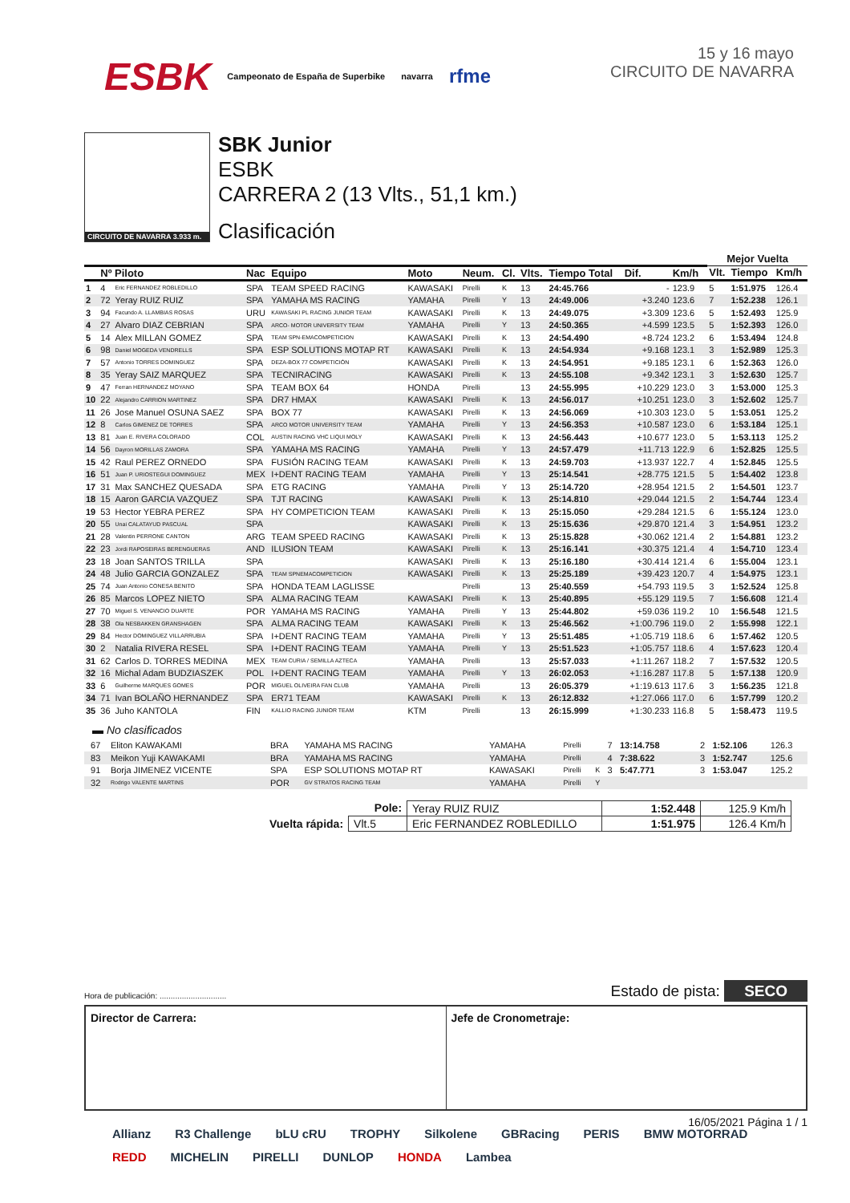ESBK Campeonato de España de Superbike navarra rfme
15 y 16 mayo
CIRCUITO DE NAVARRA
CIRCUITO DE NAVARRA 3.933 m.
SBK Junior
ESBK
CARRERA 2 (13 Vlts., 51,1 km.)
Clasificación
| | | | | | | | | | | | | | Mejor Vuelta | | |
| --- | --- | --- | --- | --- | --- | --- | --- | --- | --- | --- | --- | --- | --- | --- | --- |
| | Nº Piloto | | Nac | Equipo | Moto | Neum. | Cl. | Vlts. | Tiempo Total | Dif. | Km/h | | Vlt. | Tiempo | Km/h |
| 1 | 4 | Eric FERNANDEZ ROBLEDILLO | SPA | TEAM SPEED RACING | KAWASAKI | Pirelli | K | 13 | 24:45.766 | - | 123.9 | | 5 | 1:51.975 | 126.4 |
| 2 | 72 | Yeray RUIZ RUIZ | SPA | YAMAHA MS RACING | YAMAHA | Pirelli | Y | 13 | 24:49.006 | +3.240 | 123.6 | | 7 | 1:52.238 | 126.1 |
| 3 | 94 | Facundo A. LLAMBIAS ROSAS | URU | KAWASAKI PL RACING JUNIOR TEAM | KAWASAKI | Pirelli | K | 13 | 24:49.075 | +3.309 | 123.6 | | 5 | 1:52.493 | 125.9 |
| 4 | 27 | Alvaro DIAZ CEBRIAN | SPA | ARCO- MOTOR UNIVERSITY TEAM | YAMAHA | Pirelli | Y | 13 | 24:50.365 | +4.599 | 123.5 | | 5 | 1:52.393 | 126.0 |
| 5 | 14 | Alex MILLAN GOMEZ | SPA | TEAM SPN-EMACOMPETICION | KAWASAKI | Pirelli | K | 13 | 24:54.490 | +8.724 | 123.2 | | 6 | 1:53.494 | 124.8 |
| 6 | 98 | Daniel MOGEDA VENDRELLS | SPA | ESP SOLUTIONS MOTAP RT | KAWASAKI | Pirelli | K | 13 | 24:54.934 | +9.168 | 123.1 | | 3 | 1:52.989 | 125.3 |
| 7 | 57 | Antonio TORRES DOMINGUEZ | SPA | DEZA-BOX 77 COMPETICIÓN | KAWASAKI | Pirelli | K | 13 | 24:54.951 | +9.185 | 123.1 | | 6 | 1:52.363 | 126.0 |
| 8 | 35 | Yeray SAIZ MARQUEZ | SPA | TECNIRACING | KAWASAKI | Pirelli | K | 13 | 24:55.108 | +9.342 | 123.1 | | 3 | 1:52.630 | 125.7 |
| 9 | 47 | Ferran HERNANDEZ MOYANO | SPA | TEAM BOX 64 | HONDA | Pirelli | | 13 | 24:55.995 | +10.229 | 123.0 | | 3 | 1:53.000 | 125.3 |
| 10 | 22 | Alejandro CARRION MARTINEZ | SPA | DR7 HMAX | KAWASAKI | Pirelli | K | 13 | 24:56.017 | +10.251 | 123.0 | | 3 | 1:52.602 | 125.7 |
| 11 | 26 | Jose Manuel OSUNA SAEZ | SPA | BOX 77 | KAWASAKI | Pirelli | K | 13 | 24:56.069 | +10.303 | 123.0 | | 5 | 1:53.051 | 125.2 |
| 12 | 8 | Carlos GIMENEZ DE TORRES | SPA | ARCO MOTOR UNIVERSITY TEAM | YAMAHA | Pirelli | Y | 13 | 24:56.353 | +10.587 | 123.0 | | 6 | 1:53.184 | 125.1 |
| 13 | 81 | Juan E. RIVERA COLORADO | COL | AUSTIN RACING VHC LIQUI MOLY | KAWASAKI | Pirelli | K | 13 | 24:56.443 | +10.677 | 123.0 | | 5 | 1:53.113 | 125.2 |
| 14 | 56 | Dayron MORILLAS ZAMORA | SPA | YAMAHA MS RACING | YAMAHA | Pirelli | Y | 13 | 24:57.479 | +11.713 | 122.9 | | 6 | 1:52.825 | 125.5 |
| 15 | 42 | Raul PEREZ ORNEDO | SPA | FUSIÓN RACING TEAM | KAWASAKI | Pirelli | K | 13 | 24:59.703 | +13.937 | 122.7 | | 4 | 1:52.845 | 125.5 |
| 16 | 51 | Juan P. URIOSTEGUI DOMINGUEZ | MEX | I+DENT RACING TEAM | YAMAHA | Pirelli | Y | 13 | 25:14.541 | +28.775 | 121.5 | | 5 | 1:54.402 | 123.8 |
| 17 | 31 | Max SANCHEZ QUESADA | SPA | ETG RACING | YAMAHA | Pirelli | Y | 13 | 25:14.720 | +28.954 | 121.5 | | 2 | 1:54.501 | 123.7 |
| 18 | 15 | Aaron GARCIA VAZQUEZ | SPA | TJT RACING | KAWASAKI | Pirelli | K | 13 | 25:14.810 | +29.044 | 121.5 | | 2 | 1:54.744 | 123.4 |
| 19 | 53 | Hector YEBRA PEREZ | SPA | HY COMPETICION TEAM | KAWASAKI | Pirelli | K | 13 | 25:15.050 | +29.284 | 121.5 | | 6 | 1:55.124 | 123.0 |
| 20 | 55 | Unai CALATAYUD PASCUAL | SPA | | KAWASAKI | Pirelli | K | 13 | 25:15.636 | +29.870 | 121.4 | | 3 | 1:54.951 | 123.2 |
| 21 | 28 | Valentin PERRONE CANTON | ARG | TEAM SPEED RACING | KAWASAKI | Pirelli | K | 13 | 25:15.828 | +30.062 | 121.4 | | 2 | 1:54.881 | 123.2 |
| 22 | 23 | Jordi RAPOSEIRAS BERENGUERAS | AND | ILUSION TEAM | KAWASAKI | Pirelli | K | 13 | 25:16.141 | +30.375 | 121.4 | | 4 | 1:54.710 | 123.4 |
| 23 | 18 | Joan SANTOS TRILLA | SPA | | KAWASAKI | Pirelli | K | 13 | 25:16.180 | +30.414 | 121.4 | | 6 | 1:55.004 | 123.1 |
| 24 | 48 | Julio GARCIA GONZALEZ | SPA | TEAM SPNEMACOMPETICION | KAWASAKI | Pirelli | K | 13 | 25:25.189 | +39.423 | 120.7 | | 4 | 1:54.975 | 123.1 |
| 25 | 74 | Juan Antonio CONESA BENITO | SPA | HONDA TEAM LAGLISSE | | Pirelli | | 13 | 25:40.559 | +54.793 | 119.5 | | 3 | 1:52.524 | 125.8 |
| 26 | 85 | Marcos LOPEZ NIETO | SPA | ALMA RACING TEAM | KAWASAKI | Pirelli | K | 13 | 25:40.895 | +55.129 | 119.5 | | 7 | 1:56.608 | 121.4 |
| 27 | 70 | Miguel S. VENANCIO DUARTE | POR | YAMAHA MS RACING | YAMAHA | Pirelli | Y | 13 | 25:44.802 | +59.036 | 119.2 | | 10 | 1:56.548 | 121.5 |
| 28 | 38 | Ola NESBAKKEN GRANSHAGEN | SPA | ALMA RACING TEAM | KAWASAKI | Pirelli | K | 13 | 25:46.562 | +1:00.796 | 119.0 | | 2 | 1:55.998 | 122.1 |
| 29 | 84 | Hector DOMINGUEZ VILLARRUBIA | SPA | I+DENT RACING TEAM | YAMAHA | Pirelli | Y | 13 | 25:51.485 | +1:05.719 | 118.6 | | 6 | 1:57.462 | 120.5 |
| 30 | 2 | Natalia RIVERA RESEL | SPA | I+DENT RACING TEAM | YAMAHA | Pirelli | Y | 13 | 25:51.523 | +1:05.757 | 118.6 | | 4 | 1:57.623 | 120.4 |
| 31 | 62 | Carlos D. TORRES MEDINA | MEX | TEAM CURIA / SEMILLA AZTECA | YAMAHA | Pirelli | | 13 | 25:57.033 | +1:11.267 | 118.2 | | 7 | 1:57.532 | 120.5 |
| 32 | 16 | Michal Adam BUDZIASZEK | POL | I+DENT RACING TEAM | YAMAHA | Pirelli | Y | 13 | 26:02.053 | +1:16.287 | 117.8 | | 5 | 1:57.138 | 120.9 |
| 33 | 6 | Guilherme MARQUES GOMES | POR | MIGUEL OLIVEIRA FAN CLUB | YAMAHA | Pirelli | | 13 | 26:05.379 | +1:19.613 | 117.6 | | 3 | 1:56.235 | 121.8 |
| 34 | 71 | Ivan BOLAÑO HERNANDEZ | SPA | ER71 TEAM | KAWASAKI | Pirelli | K | 13 | 26:12.832 | +1:27.066 | 117.0 | | 6 | 1:57.799 | 120.2 |
| 35 | 36 | Juho KANTOLA | FIN | KALLIO RACING JUNIOR TEAM | KTM | Pirelli | | 13 | 26:15.999 | +1:30.233 | 116.8 | | 5 | 1:58.473 | 119.5 |
▬ No clasificados
| | 67 | Eliton KAWAKAMI | BRA | YAMAHA MS RACING | YAMAHA | Pirelli | | 7 | 13:14.758 | | | | 2 | 1:52.106 | 126.3 |
| | 83 | Meikon Yuji KAWAKAMI | BRA | YAMAHA MS RACING | YAMAHA | Pirelli | | 4 | 7:38.622 | | | | 3 | 1:52.747 | 125.6 |
| | 91 | Borja JIMENEZ VICENTE | SPA | ESP SOLUTIONS MOTAP RT | KAWASAKI | Pirelli | K | 3 | 5:47.771 | | | | 3 | 1:53.047 | 125.2 |
| | 32 | Rodrigo VALENTE MARTINS | POR | GV STRATOS RACING TEAM | YAMAHA | Pirelli | Y | | | | | | | | |
| Pole: | | Yeray RUIZ RUIZ | 1:52.448 | 125.9 Km/h |
| Vuelta rápida: | Vlt.5 | Eric FERNANDEZ ROBLEDILLO | 1:51.975 | 126.4 Km/h |
Hora de publicación: .............................. Estado de pista: SECO
Director de Carrera: Jefe de Cronometraje:
16/05/2021 Página 1 / 1
Allianz R3 Challenge bLU cRU TROPHY Silkolene GBRacing PERIS BMW MOTORRAD REDD MICHELIN PIRELLI DUNLOP HONDA Lambea